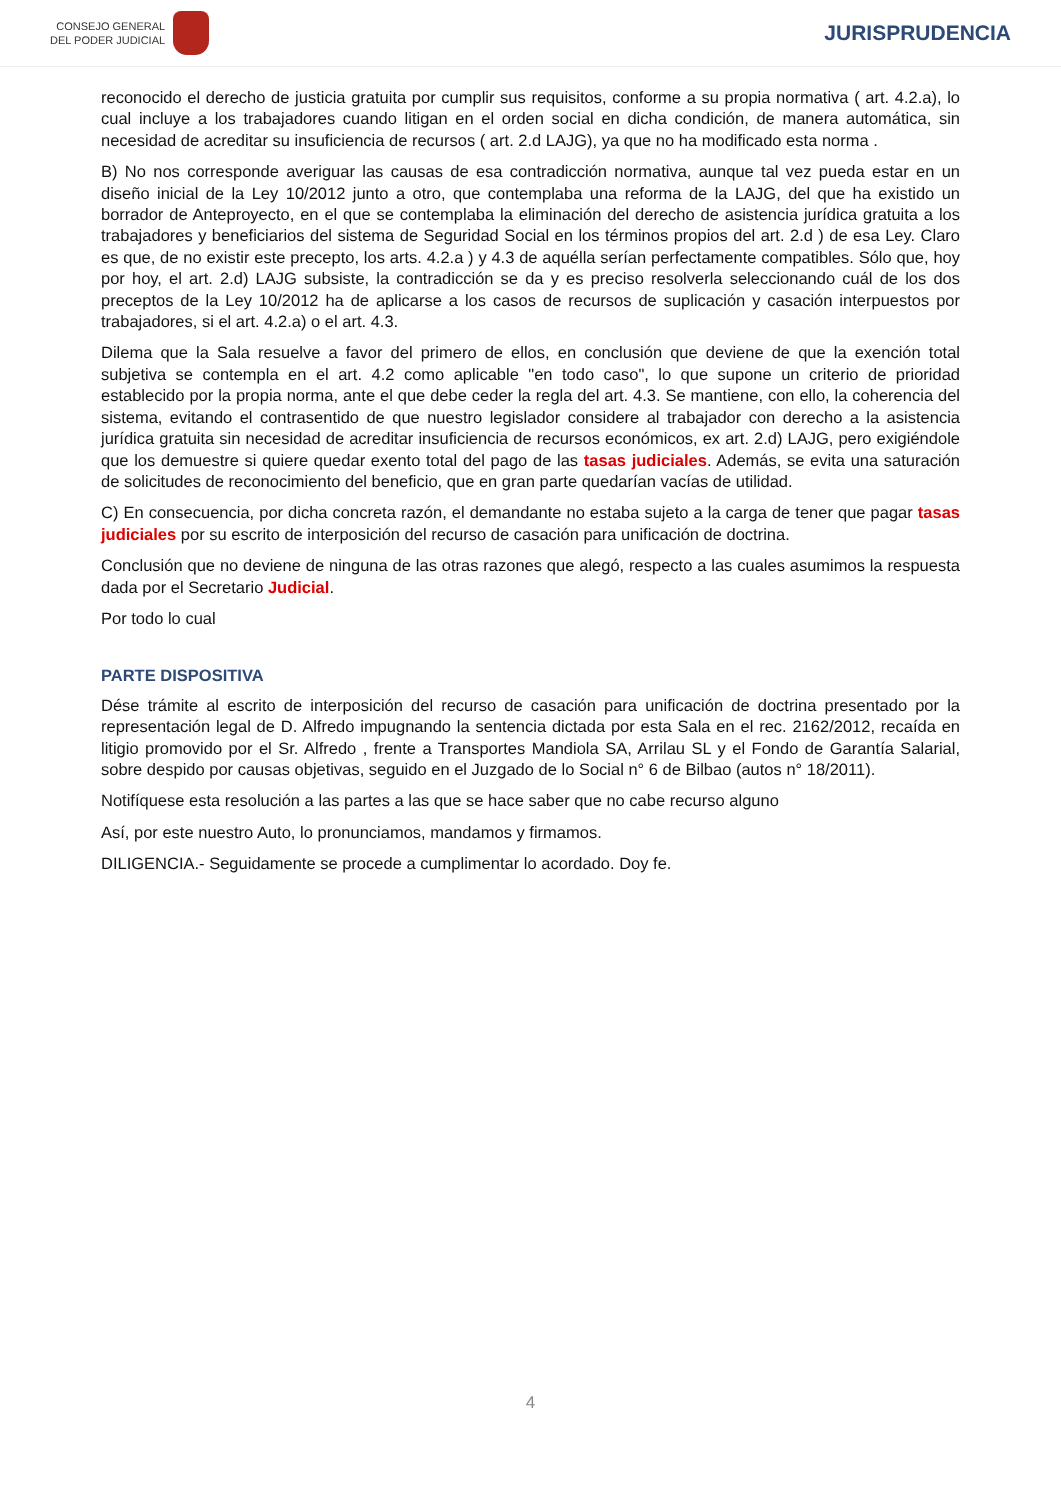CONSEJO GENERAL
DEL PODER JUDICIAL
JURISPRUDENCIA
reconocido el derecho de justicia gratuita por cumplir sus requisitos, conforme a su propia normativa ( art. 4.2.a), lo cual incluye a los trabajadores cuando litigan en el orden social en dicha condición, de manera automática, sin necesidad de acreditar su insuficiencia de recursos ( art. 2.d LAJG), ya que no ha modificado esta norma .
B) No nos corresponde averiguar las causas de esa contradicción normativa, aunque tal vez pueda estar en un diseño inicial de la Ley 10/2012 junto a otro, que contemplaba una reforma de la LAJG, del que ha existido un borrador de Anteproyecto, en el que se contemplaba la eliminación del derecho de asistencia jurídica gratuita a los trabajadores y beneficiarios del sistema de Seguridad Social en los términos propios del art. 2.d ) de esa Ley. Claro es que, de no existir este precepto, los arts. 4.2.a ) y 4.3 de aquélla serían perfectamente compatibles. Sólo que, hoy por hoy, el art. 2.d) LAJG subsiste, la contradicción se da y es preciso resolverla seleccionando cuál de los dos preceptos de la Ley 10/2012 ha de aplicarse a los casos de recursos de suplicación y casación interpuestos por trabajadores, si el art. 4.2.a) o el art. 4.3.
Dilema que la Sala resuelve a favor del primero de ellos, en conclusión que deviene de que la exención total subjetiva se contempla en el art. 4.2 como aplicable "en todo caso", lo que supone un criterio de prioridad establecido por la propia norma, ante el que debe ceder la regla del art. 4.3. Se mantiene, con ello, la coherencia del sistema, evitando el contrasentido de que nuestro legislador considere al trabajador con derecho a la asistencia jurídica gratuita sin necesidad de acreditar insuficiencia de recursos económicos, ex art. 2.d) LAJG, pero exigiéndole que los demuestre si quiere quedar exento total del pago de las tasas judiciales. Además, se evita una saturación de solicitudes de reconocimiento del beneficio, que en gran parte quedarían vacías de utilidad.
C) En consecuencia, por dicha concreta razón, el demandante no estaba sujeto a la carga de tener que pagar tasas judiciales por su escrito de interposición del recurso de casación para unificación de doctrina.
Conclusión que no deviene de ninguna de las otras razones que alegó, respecto a las cuales asumimos la respuesta dada por el Secretario Judicial.
Por todo lo cual
PARTE DISPOSITIVA
Dése trámite al escrito de interposición del recurso de casación para unificación de doctrina presentado por la representación legal de D. Alfredo impugnando la sentencia dictada por esta Sala en el rec. 2162/2012, recaída en litigio promovido por el Sr. Alfredo , frente a Transportes Mandiola SA, Arrilau SL y el Fondo de Garantía Salarial, sobre despido por causas objetivas, seguido en el Juzgado de lo Social n° 6 de Bilbao (autos n° 18/2011).
Notifíquese esta resolución a las partes a las que se hace saber que no cabe recurso alguno
Así, por este nuestro Auto, lo pronunciamos, mandamos y firmamos.
DILIGENCIA.- Seguidamente se procede a cumplimentar lo acordado. Doy fe.
4